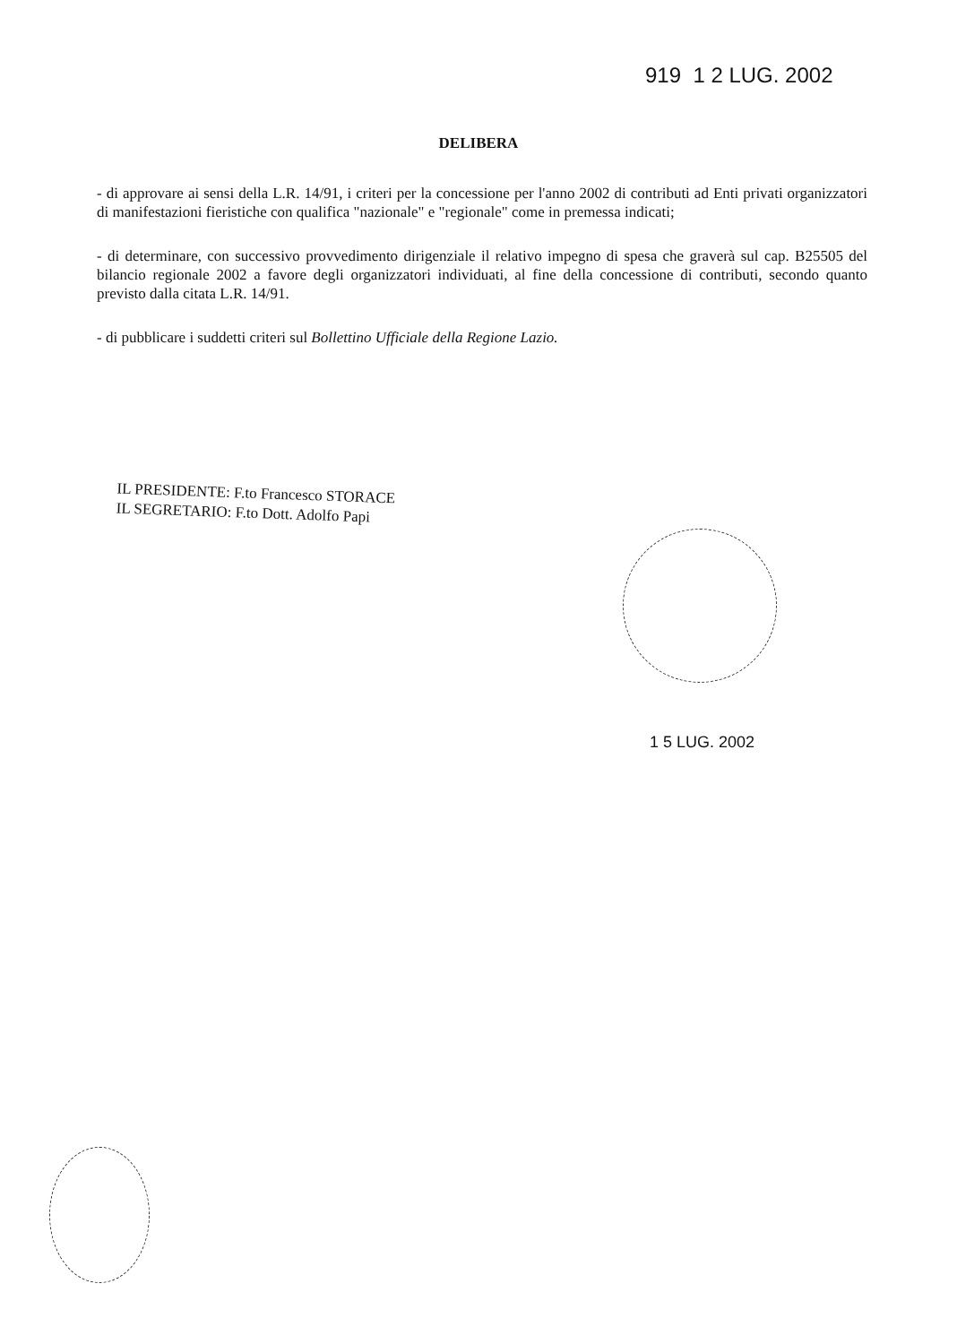919 1 2 LUG. 2002
DELIBERA
- di approvare ai sensi della L.R. 14/91, i criteri per la concessione per l'anno 2002 di contributi ad Enti privati organizzatori di manifestazioni fieristiche con qualifica "nazionale" e "regionale" come in premessa indicati;
- di determinare, con successivo provvedimento dirigenziale il relativo impegno di spesa che graverà sul cap. B25505 del bilancio regionale 2002 a favore degli organizzatori individuati, al fine della concessione di contributi, secondo quanto previsto dalla citata L.R. 14/91.
- di pubblicare i suddetti criteri sul Bollettino Ufficiale della Regione Lazio.
IL PRESIDENTE: F.to Francesco STORACE
IL SEGRETARIO: F.to Dott. Adolfo Papi
1 5 LUG. 2002